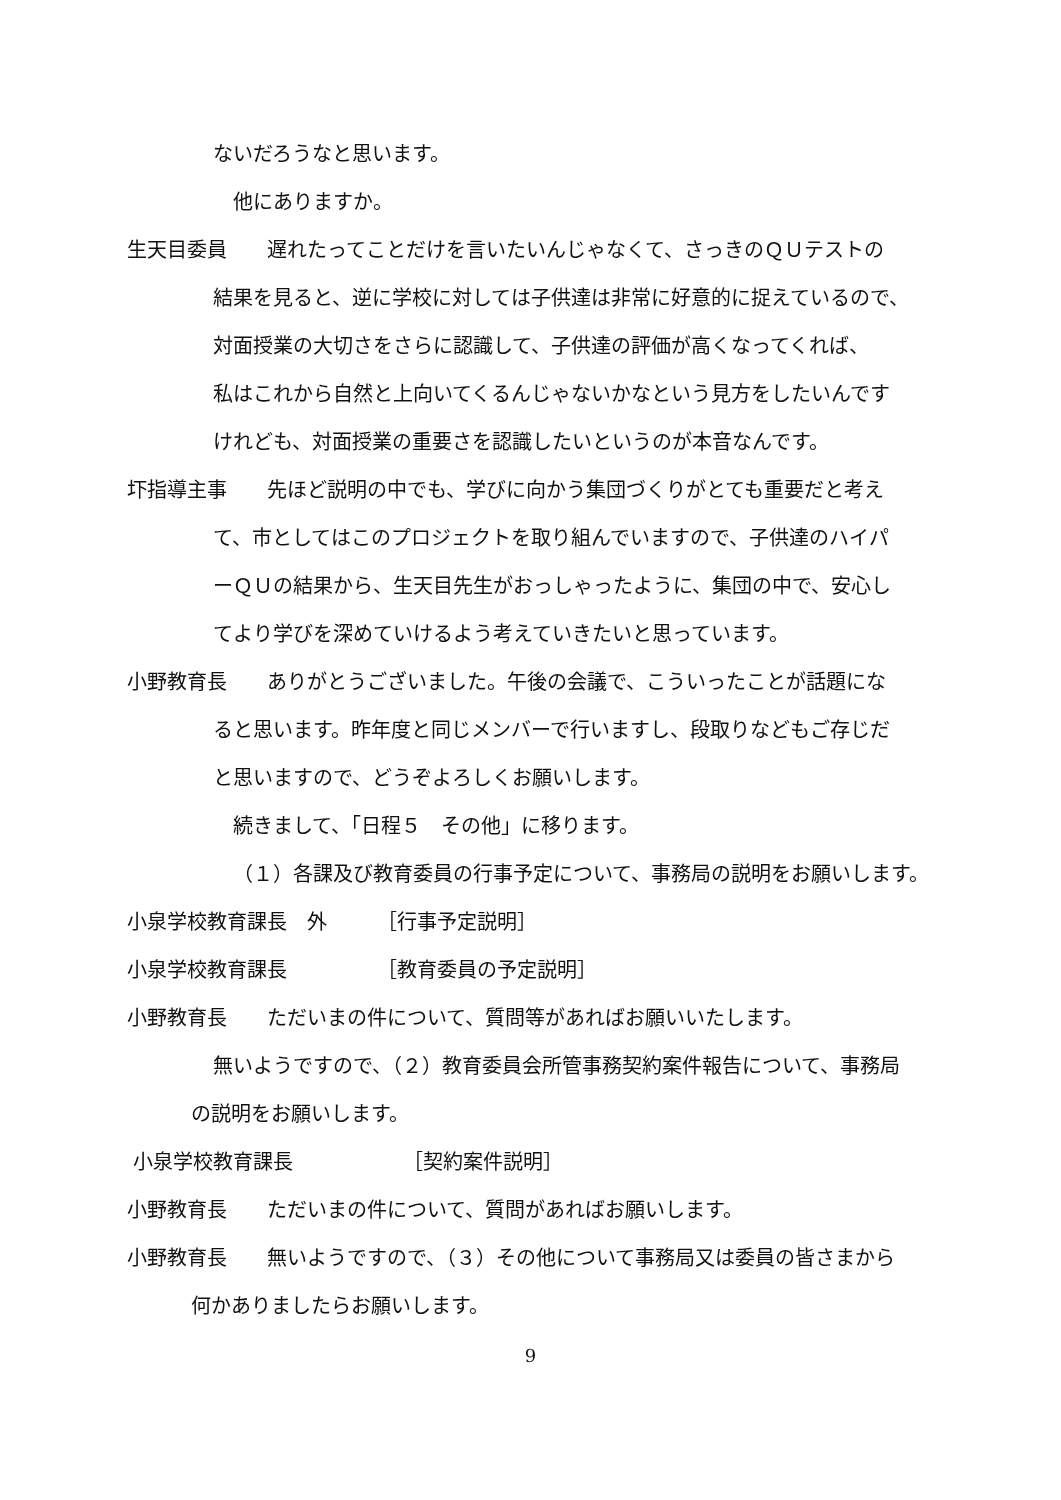ないだろうなと思います。
他にありますか。
生天目委員　　遅れたってことだけを言いたいんじゃなくて、さっきのＱＵテストの
結果を見ると、逆に学校に対しては子供達は非常に好意的に捉えているので、
対面授業の大切さをさらに認識して、子供達の評価が高くなってくれば、
私はこれから自然と上向いてくるんじゃないかなという見方をしたいんです
けれども、対面授業の重要さを認識したいというのが本音なんです。
圷指導主事　　先ほど説明の中でも、学びに向かう集団づくりがとても重要だと考え
て、市としてはこのプロジェクトを取り組んでいますので、子供達のハイパ
ーＱＵの結果から、生天目先生がおっしゃったように、集団の中で、安心し
てより学びを深めていけるよう考えていきたいと思っています。
小野教育長　　ありがとうございました。午後の会議で、こういったことが話題にな
ると思います。昨年度と同じメンバーで行いますし、段取りなどもご存じだ
と思いますので、どうぞよろしくお願いします。
続きまして、「日程５　その他」に移ります。
（１）各課及び教育委員の行事予定について、事務局の説明をお願いします。
小泉学校教育課長　外　　　［行事予定説明］
小泉学校教育課長　　　　　［教育委員の予定説明］
小野教育長　　ただいまの件について、質問等があればお願いいたします。
無いようですので、（２）教育委員会所管事務契約案件報告について、事務局
の説明をお願いします。
小泉学校教育課長　　　　　　［契約案件説明］
小野教育長　　ただいまの件について、質問があればお願いします。
小野教育長　　無いようですので、（３）その他について事務局又は委員の皆さまから
何かありましたらお願いします。
9